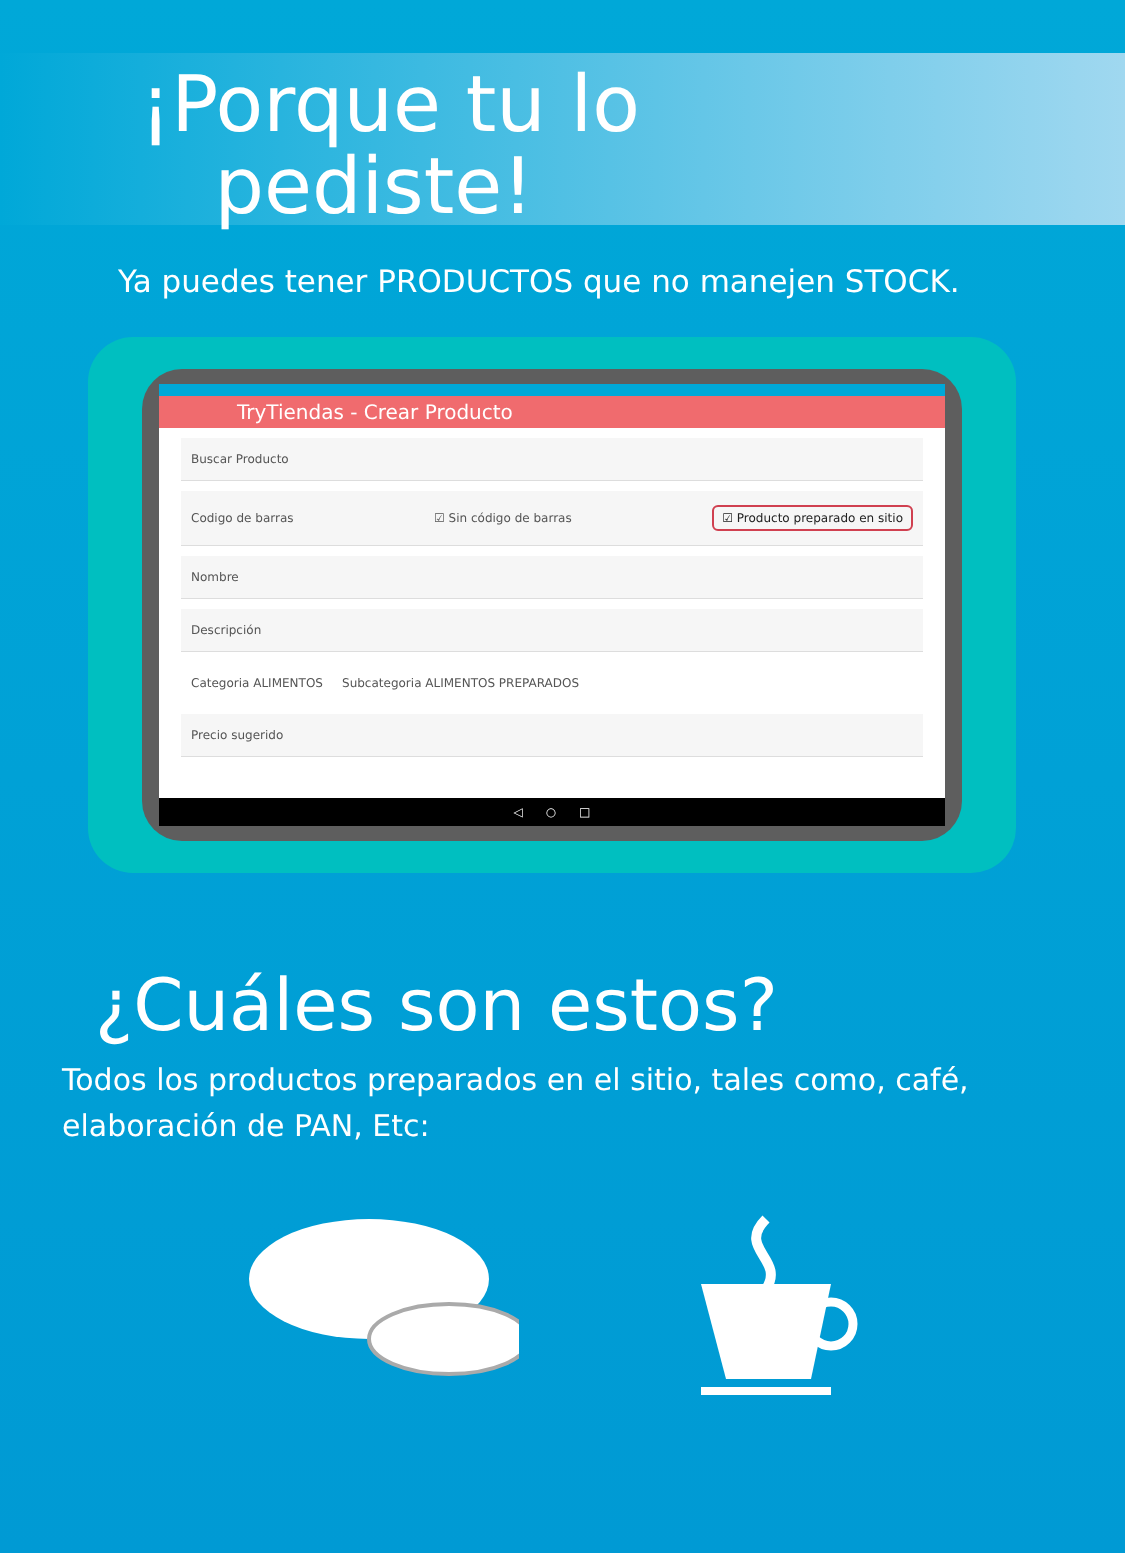¡Porque tu lo
pediste!
Ya puedes tener PRODUCTOS que no manejen STOCK.
TryTiendas - Crear Producto
Buscar Producto
Codigo de barras ☑ Sin código de barras ☑ Producto preparado en sitio
Nombre
Descripción
Categoria ALIMENTOS Subcategoria ALIMENTOS PREPARADOS
Precio sugerido
◁ ○ □
¿Cuáles son estos?
Todos los productos preparados en el sitio, tales como, café, elaboración de PAN, Etc: